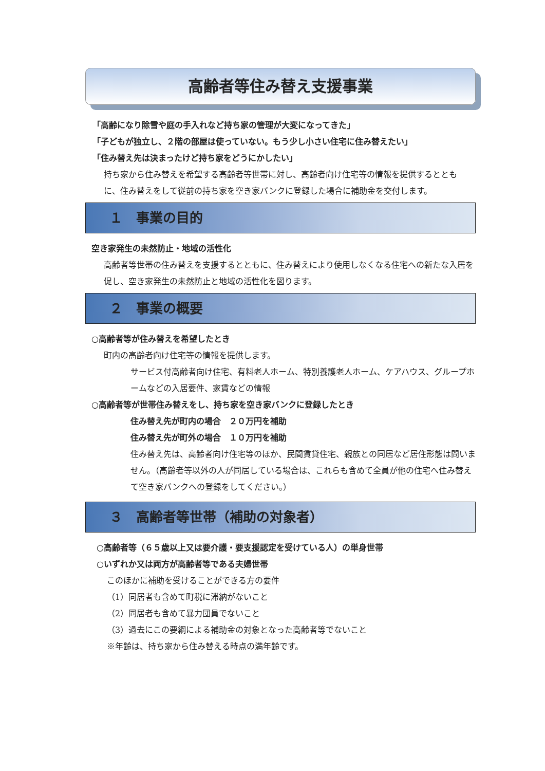高齢者等住み替え支援事業
「高齢になり除雪や庭の手入れなど持ち家の管理が大変になってきた」
「子どもが独立し、２階の部屋は使っていない。もう少し小さい住宅に住み替えたい」
「住み替え先は決まったけど持ち家をどうにかしたい」
持ち家から住み替えを希望する高齢者等世帯に対し、高齢者向け住宅等の情報を提供するとともに、住み替えをして従前の持ち家を空き家バンクに登録した場合に補助金を交付します。
１　事業の目的
空き家発生の未然防止・地域の活性化
高齢者等世帯の住み替えを支援するとともに、住み替えにより使用しなくなる住宅への新たな入居を促し、空き家発生の未然防止と地域の活性化を図ります。
２　事業の概要
○高齢者等が住み替えを希望したとき
町内の高齢者向け住宅等の情報を提供します。
サービス付高齢者向け住宅、有料老人ホーム、特別養護老人ホーム、ケアハウス、グループホームなどの入居要件、家賃などの情報
○高齢者等が世帯住み替えをし、持ち家を空き家バンクに登録したとき
住み替え先が町内の場合　２０万円を補助
住み替え先が町外の場合　１０万円を補助
住み替え先は、高齢者向け住宅等のほか、民間賃貸住宅、親族との同居など居住形態は問いません。（高齢者等以外の人が同居している場合は、これらも含めて全員が他の住宅へ住み替えて空き家バンクへの登録をしてください。）
３　高齢者等世帯（補助の対象者）
○高齢者等（６５歳以上又は要介護・要支援認定を受けている人）の単身世帯
○いずれか又は両方が高齢者等である夫婦世帯
このほかに補助を受けることができる方の要件
（1）同居者も含めて町税に滞納がないこと
（2）同居者も含めて暴力団員でないこと
（3）過去にこの要綱による補助金の対象となった高齢者等でないこと
※年齢は、持ち家から住み替える時点の満年齢です。